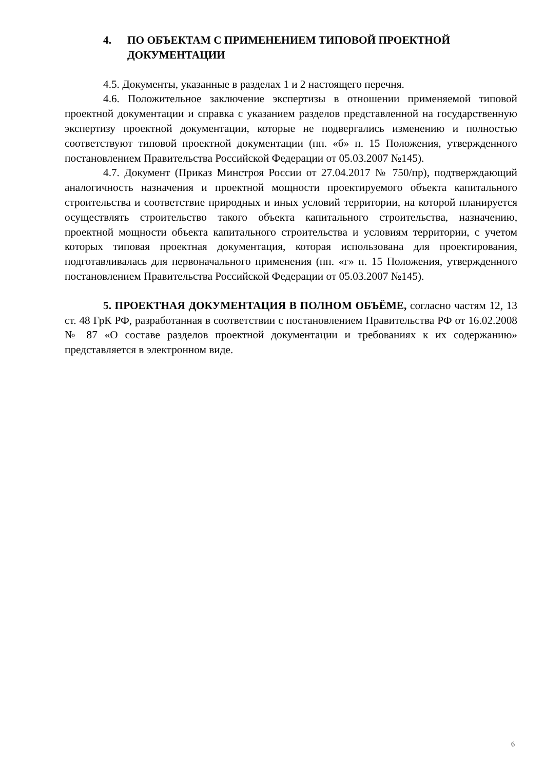4. ПО ОБЪЕКТАМ С ПРИМЕНЕНИЕМ ТИПОВОЙ ПРОЕКТНОЙ ДОКУМЕНТАЦИИ
4.5. Документы, указанные в разделах 1 и 2 настоящего перечня.
4.6. Положительное заключение экспертизы в отношении применяемой типовой проектной документации и справка с указанием разделов представленной на государственную экспертизу проектной документации, которые не подвергались изменению и полностью соответствуют типовой проектной документации (пп. «б» п. 15 Положения, утвержденного постановлением Правительства Российской Федерации от 05.03.2007 №145).
4.7. Документ (Приказ Минстроя России от 27.04.2017 № 750/пр), подтверждающий аналогичность назначения и проектной мощности проектируемого объекта капитального строительства и соответствие природных и иных условий территории, на которой планируется осуществлять строительство такого объекта капитального строительства, назначению, проектной мощности объекта капитального строительства и условиям территории, с учетом которых типовая проектная документация, которая использована для проектирования, подготавливалась для первоначального применения (пп. «г» п. 15 Положения, утвержденного постановлением Правительства Российской Федерации от 05.03.2007 №145).
5. ПРОЕКТНАЯ ДОКУМЕНТАЦИЯ В ПОЛНОМ ОБЪЁМЕ, согласно частям 12, 13 ст. 48 ГрК РФ, разработанная в соответствии с постановлением Правительства РФ от 16.02.2008 № 87 «О составе разделов проектной документации и требованиях к их содержанию» представляется в электронном виде.
6